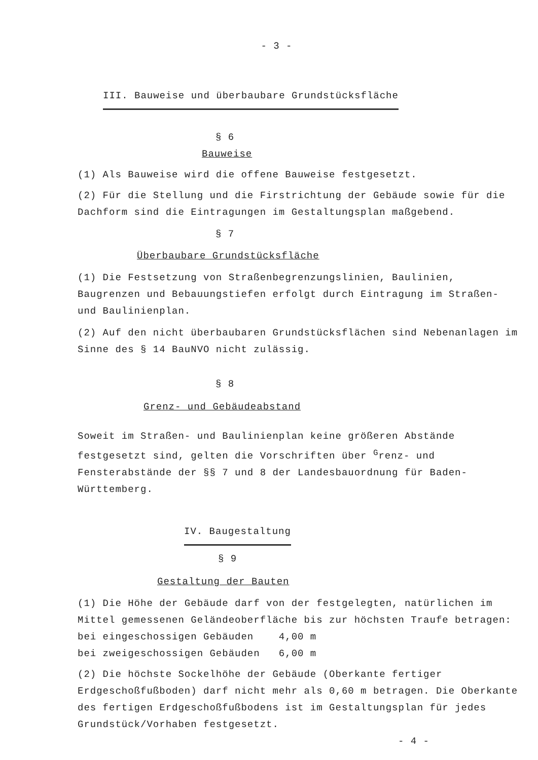- 3 -
III. Bauweise und überbaubare Grundstücksfläche
§ 6
Bauweise
(1) Als Bauweise wird die offene Bauweise festgesetzt.
(2) Für die Stellung und die Firstrichtung der Gebäude sowie für die Dachform sind die Eintragungen im Gestaltungsplan maßgebend.
§ 7
Überbaubare Grundstücksfläche
(1) Die Festsetzung von Straßenbegrenzungslinien, Baulinien, Baugrenzen und Bebauungstiefen erfolgt durch Eintragung im Straßen- und Baulinienplan.
(2) Auf den nicht überbaubaren Grundstücksflächen sind Nebenanlagen im Sinne des § 14 BauNVO nicht zulässig.
§ 8
Grenz- und Gebäudeabstand
Soweit im Straßen- und Baulinienplan keine größeren Abstände festgesetzt sind, gelten die Vorschriften über <sup>G</sup>renz- und Fensterabstände der §§ 7 und 8 der Landesbauordnung für Baden-Württemberg.
IV. Baugestaltung
§ 9
Gestaltung der Bauten
(1) Die Höhe der Gebäude darf von der festgelegten, natürlichen im Mittel gemessenen Geländeoberfläche bis zur höchsten Traufe betragen:
bei eingeschossigen Gebäuden 4,00 m
bei zweigeschossigen Gebäuden 6,00 m
(2) Die höchste Sockelhöhe der Gebäude (Oberkante fertiger Erdgeschoßfußboden) darf nicht mehr als 0,60 m betragen. Die Oberkante des fertigen Erdgeschoßfußbodens ist im Gestaltungsplan für jedes Grundstück/Vorhaben festgesetzt.
- 4 -